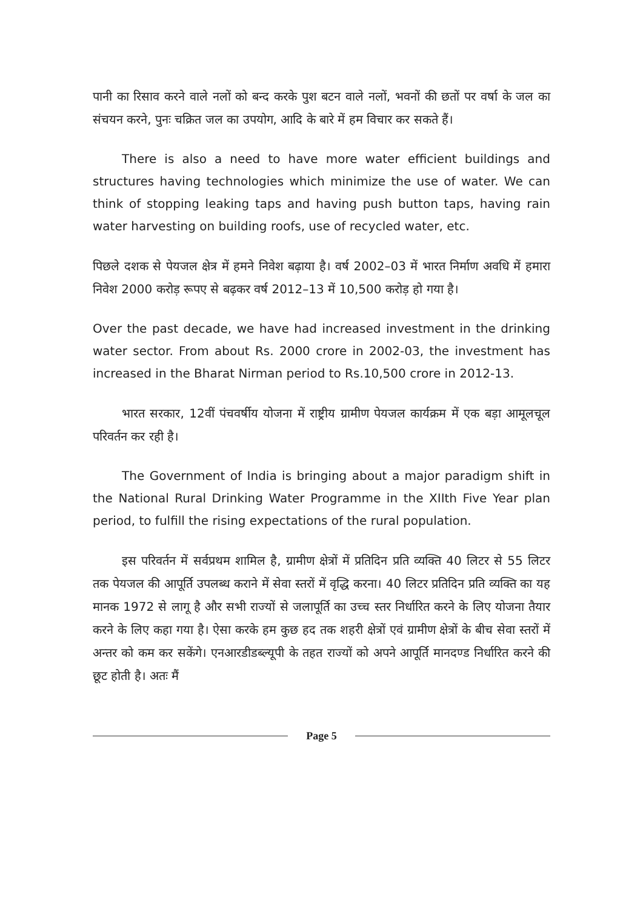पानी का रिसाव करने वाले नलों को बन्द करके पुश बटन वाले नलों, भवनों की छतों पर वर्षा के जल का संचयन करने, पुनः चक्रित जल का उपयोग, आदि के बारे में हम विचार कर सकते हैं।
There is also a need to have more water efficient buildings and structures having technologies which minimize the use of water. We can think of stopping leaking taps and having push button taps, having rain water harvesting on building roofs, use of recycled water, etc.
पिछले दशक से पेयजल क्षेत्र में हमने निवेश बढ़ाया है। वर्ष 2002–03 में भारत निर्माण अवधि में हमारा निवेश 2000 करोड़ रूपए से बढ़कर वर्ष 2012–13 में 10,500 करोड़ हो गया है।
Over the past decade, we have had increased investment in the drinking water sector. From about Rs. 2000 crore in 2002-03, the investment has increased in the Bharat Nirman period to Rs.10,500 crore in 2012-13.
भारत सरकार, 12वीं पंचवर्षीय योजना में राष्ट्रीय ग्रामीण पेयजल कार्यक्रम में एक बड़ा आमूलचूल परिवर्तन कर रही है।
The Government of India is bringing about a major paradigm shift in the National Rural Drinking Water Programme in the XIIth Five Year plan period, to fulfill the rising expectations of the rural population.
इस परिवर्तन में सर्वप्रथम शामिल है, ग्रामीण क्षेत्रों में प्रतिदिन प्रति व्यक्ति 40 लिटर से 55 लिटर तक पेयजल की आपूर्ति उपलब्ध कराने में सेवा स्तरों में वृद्धि करना। 40 लिटर प्रतिदिन प्रति व्यक्ति का यह मानक 1972 से लागू है और सभी राज्यों से जलापूर्ति का उच्च स्तर निर्धारित करने के लिए योजना तैयार करने के लिए कहा गया है। ऐसा करके हम कुछ हद तक शहरी क्षेत्रों एवं ग्रामीण क्षेत्रों के बीच सेवा स्तरों में अन्तर को कम कर सकेंगे। एनआरडीडब्ल्यूपी के तहत राज्यों को अपने आपूर्ति मानदण्ड निर्धारित करने की छूट होती है। अतः मैं
Page 5